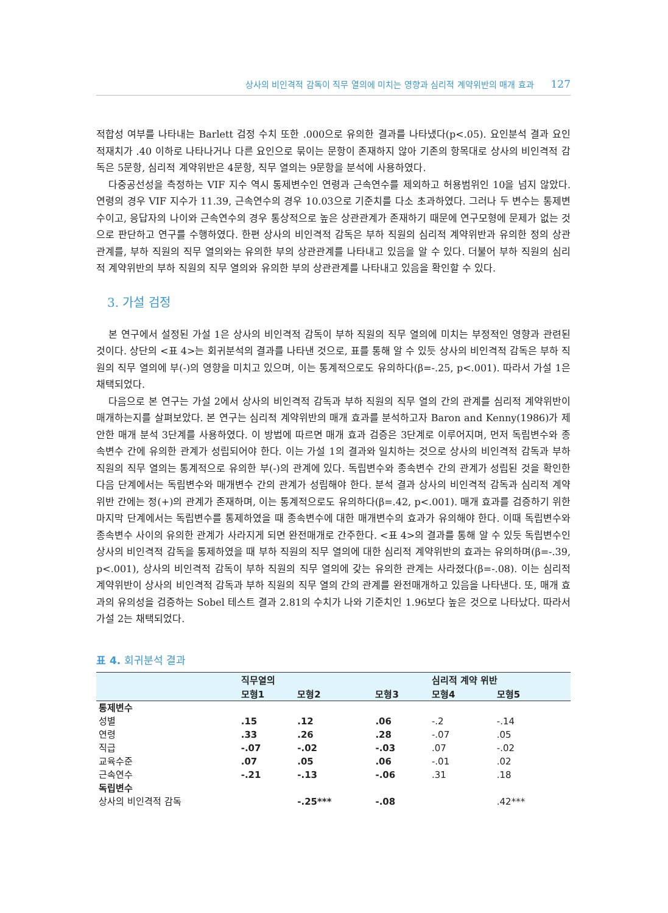상사의 비인격적 감독이 직무 열의에 미치는 영향과 심리적 계약위반의 매개 효과 127
적합성 여부를 나타내는 Barlett 검정 수치 또한 .000으로 유의한 결과를 나타냈다(p<.05). 요인분석 결과 요인 적재치가 .40 이하로 나타나거나 다른 요인으로 묶이는 문항이 존재하지 않아 기존의 항목대로 상사의 비인격적 감독은 5문항, 심리적 계약위반은 4문항, 직무 열의는 9문항을 분석에 사용하였다.
다중공선성을 측정하는 VIF 지수 역시 통제변수인 연령과 근속연수를 제외하고 허용범위인 10을 넘지 않았다. 연령의 경우 VIF 지수가 11.39, 근속연수의 경우 10.03으로 기준치를 다소 초과하였다. 그러나 두 변수는 통제변수이고, 응답자의 나이와 근속연수의 경우 통상적으로 높은 상관관계가 존재하기 때문에 연구모형에 문제가 없는 것으로 판단하고 연구를 수행하였다. 한편 상사의 비인격적 감독은 부하 직원의 심리적 계약위반과 유의한 정의 상관관계를, 부하 직원의 직무 열의와는 유의한 부의 상관관계를 나타내고 있음을 알 수 있다. 더불어 부하 직원의 심리적 계약위반의 부하 직원의 직무 열의와 유의한 부의 상관관계를 나타내고 있음을 확인할 수 있다.
3. 가설 검정
본 연구에서 설정된 가설 1은 상사의 비인격적 감독이 부하 직원의 직무 열의에 미치는 부정적인 영향과 관련된 것이다. 상단의 <표 4>는 회귀분석의 결과를 나타낸 것으로, 표를 통해 알 수 있듯 상사의 비인격적 감독은 부하 직원의 직무 열의에 부(-)의 영향을 미치고 있으며, 이는 통계적으로도 유의하다(β=-.25, p<.001). 따라서 가설 1은 채택되었다.
다음으로 본 연구는 가설 2에서 상사의 비인격적 감독과 부하 직원의 직무 열의 간의 관계를 심리적 계약위반이 매개하는지를 살펴보았다. 본 연구는 심리적 계약위반의 매개 효과를 분석하고자 Baron and Kenny(1986)가 제안한 매개 분석 3단계를 사용하였다. 이 방법에 따르면 매개 효과 검증은 3단계로 이루어지며, 먼저 독립변수와 종속변수 간에 유의한 관계가 성립되어야 한다. 이는 가설 1의 결과와 일치하는 것으로 상사의 비인격적 감독과 부하 직원의 직무 열의는 통계적으로 유의한 부(-)의 관계에 있다. 독립변수와 종속변수 간의 관계가 성립된 것을 확인한 다음 단계에서는 독립변수와 매개변수 간의 관계가 성립해야 한다. 분석 결과 상사의 비인격적 감독과 심리적 계약위반 간에는 정(+)의 관계가 존재하며, 이는 통계적으로도 유의하다(β=.42, p<.001). 매개 효과를 검증하기 위한 마지막 단계에서는 독립변수를 통제하였을 때 종속변수에 대한 매개변수의 효과가 유의해야 한다. 이때 독립변수와 종속변수 사이의 유의한 관계가 사라지게 되면 완전매개로 간주한다. <표 4>의 결과를 통해 알 수 있듯 독립변수인 상사의 비인격적 감독을 통제하였을 때 부하 직원의 직무 열의에 대한 심리적 계약위반의 효과는 유의하며(β=-.39, p<.001), 상사의 비인격적 감독이 부하 직원의 직무 열의에 갖는 유의한 관계는 사라졌다(β=-.08). 이는 심리적 계약위반이 상사의 비인격적 감독과 부하 직원의 직무 열의 간의 관계를 완전매개하고 있음을 나타낸다. 또, 매개 효과의 유의성을 검증하는 Sobel 테스트 결과 2.81의 수치가 나와 기준치인 1.96보다 높은 것으로 나타났다. 따라서 가설 2는 채택되었다.
표 4. 회귀분석 결과
| | 직무열의 | | | 심리적 계약 위반 | |
| --- | --- | --- | --- | --- | --- |
| | 모형1 | 모형2 | 모형3 | 모형4 | 모형5 |
| 통제변수 | | | | | |
| 성별 | .15 | .12 | .06 | -.2 | -.14 |
| 연령 | .33 | .26 | .28 | -.07 | .05 |
| 직급 | -.07 | -.02 | -.03 | .07 | -.02 |
| 교육수준 | .07 | .05 | .06 | -.01 | .02 |
| 근속연수 | -.21 | -.13 | -.06 | .31 | .18 |
| 독립변수 | | | | | |
| 상사의 비인격적 감독 | | -.25*** | -.08 | | .42*** |